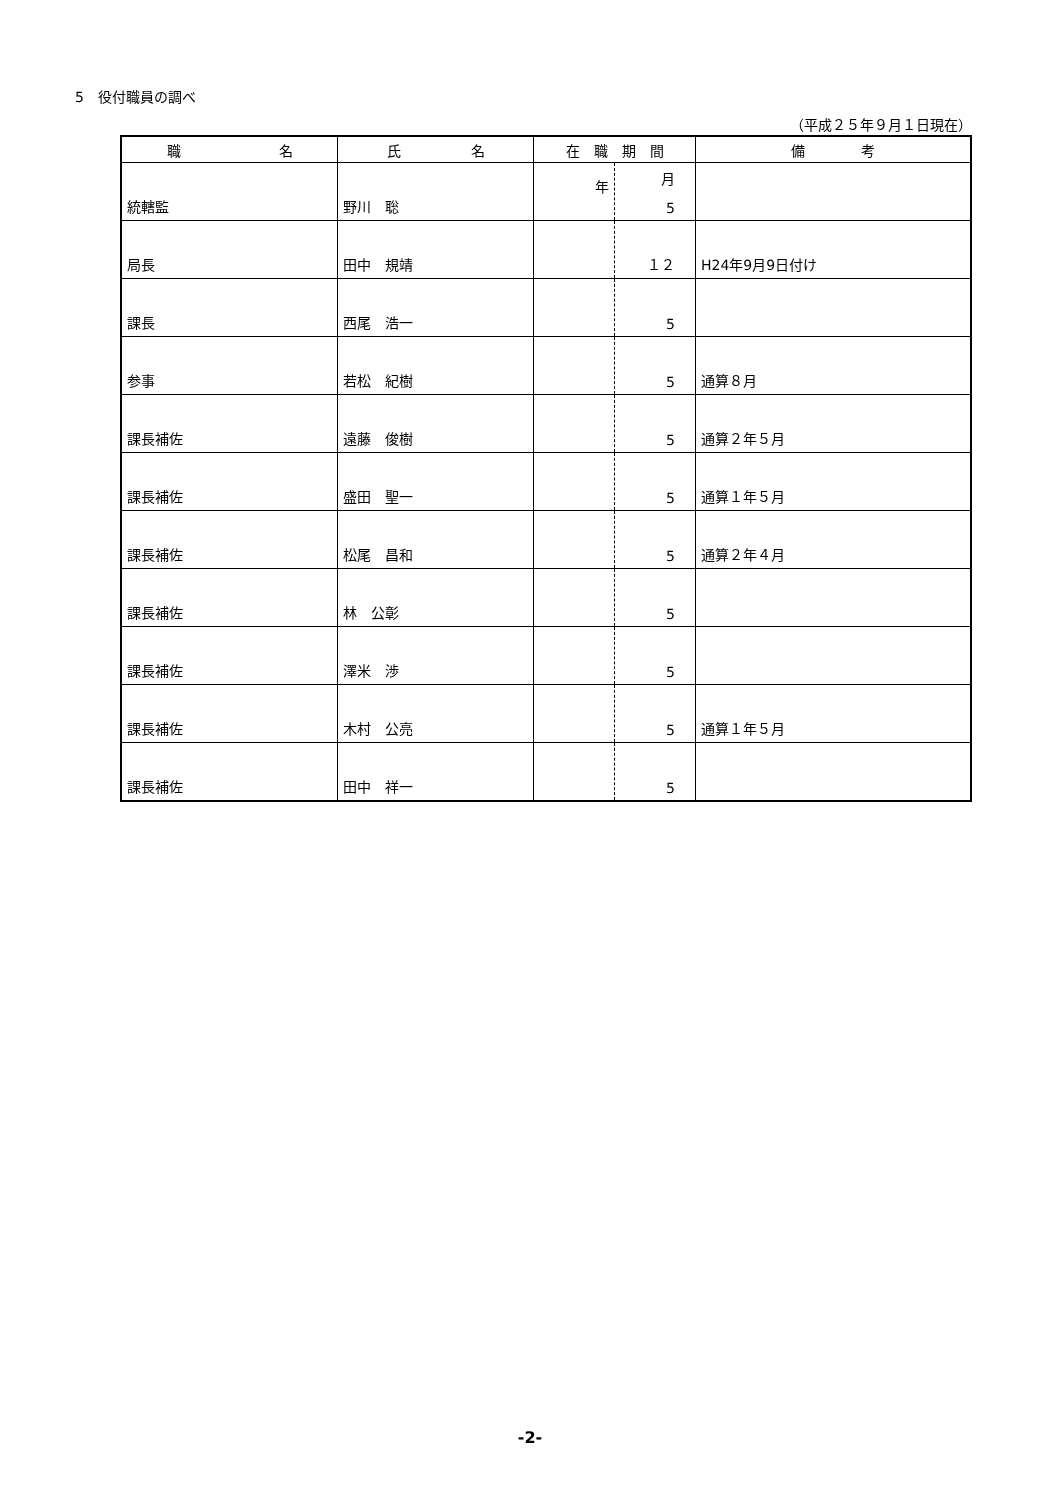5　役付職員の調べ
（平成２５年９月１日現在）
| 職 名 | 氏 名 | 在 職 期 間 | | 備 考 |
| --- | --- | --- | --- | --- |
| 統轄監 | 野川 聡 | 年 | 月 5 | |
| 局長 | 田中 規靖 | | １２ | H24年9月9日付け |
| 課長 | 西尾 浩一 | | 5 | |
| 参事 | 若松 紀樹 | | 5 | 通算８月 |
| 課長補佐 | 遠藤 俊樹 | | 5 | 通算２年５月 |
| 課長補佐 | 盛田 聖一 | | 5 | 通算１年５月 |
| 課長補佐 | 松尾 昌和 | | 5 | 通算２年４月 |
| 課長補佐 | 林 公彰 | | 5 | |
| 課長補佐 | 澤米 渉 | | 5 | |
| 課長補佐 | 木村 公亮 | | 5 | 通算１年５月 |
| 課長補佐 | 田中 祥一 | | 5 | |
-2-